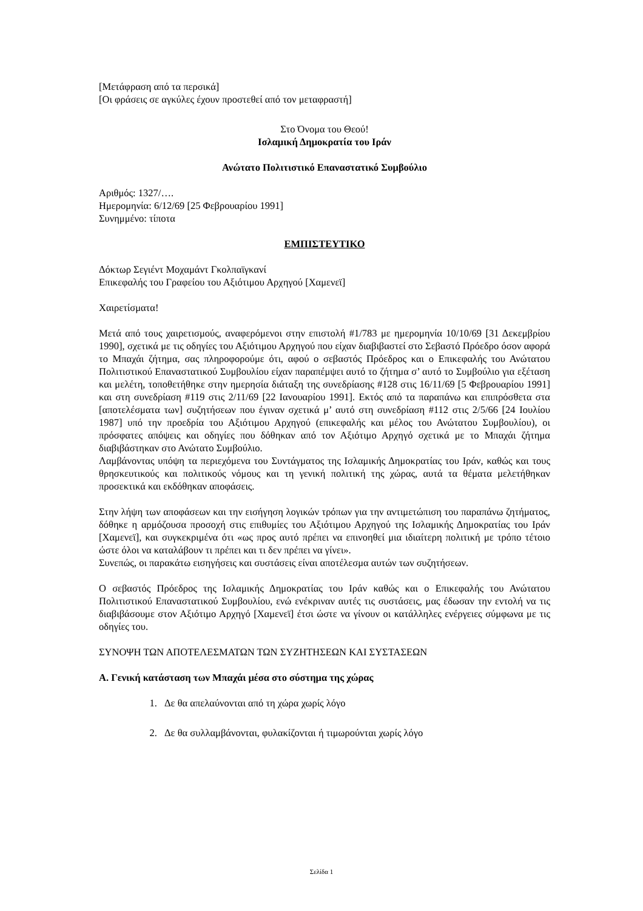[Μετάφραση από τα περσικά]
[Οι φράσεις σε αγκύλες έχουν προστεθεί από τον μεταφραστή]
Στο Όνομα του Θεού!
Ισλαμική Δημοκρατία του Ιράν
Ανώτατο Πολιτιστικό Επαναστατικό Συμβούλιο
Αριθμός: 1327/….
Ημερομηνία: 6/12/69 [25 Φεβρουαρίου 1991]
Συνημμένο: τίποτα
ΕΜΠΙΣΤΕΥΤΙΚΟ
Δόκτωρ Σεγιέντ Μοχαμάντ Γκολπαϊγκανί
Επικεφαλής του Γραφείου του Αξιότιμου Αρχηγού [Χαμενεϊ]
Χαιρετίσματα!
Μετά από τους χαιρετισμούς, αναφερόμενοι στην επιστολή #1/783 με ημερομηνία 10/10/69 [31 Δεκεμβρίου 1990], σχετικά με τις οδηγίες του Αξιότιμου Αρχηγού που είχαν διαβιβαστεί στο Σεβαστό Πρόεδρο όσον αφορά το Μπαχάι ζήτημα, σας πληροφορούμε ότι, αφού ο σεβαστός Πρόεδρος και ο Επικεφαλής του Ανώτατου Πολιτιστικού Επαναστατικού Συμβουλίου είχαν παραπέμψει αυτό το ζήτημα σ’ αυτό το Συμβούλιο για εξέταση και μελέτη, τοποθετήθηκε στην ημερησία διάταξη της συνεδρίασης #128 στις 16/11/69 [5 Φεβρουαρίου 1991] και στη συνεδρίαση #119 στις 2/11/69 [22 Ιανουαρίου 1991]. Εκτός από τα παραπάνω και επιπρόσθετα στα [αποτελέσματα των] συζητήσεων που έγιναν σχετικά μ’ αυτό στη συνεδρίαση #112 στις 2/5/66 [24 Ιουλίου 1987] υπό την προεδρία του Αξιότιμου Αρχηγού (επικεφαλής και μέλος του Ανώτατου Συμβουλίου), οι πρόσφατες απόψεις και οδηγίες που δόθηκαν από τον Αξιότιμο Αρχηγό σχετικά με το Μπαχάι ζήτημα διαβιβάστηκαν στο Ανώτατο Συμβούλιο.
Λαμβάνοντας υπόψη τα περιεχόμενα του Συντάγματος της Ισλαμικής Δημοκρατίας του Ιράν, καθώς και τους θρησκευτικούς και πολιτικούς νόμους και τη γενική πολιτική της χώρας, αυτά τα θέματα μελετήθηκαν προσεκτικά και εκδόθηκαν αποφάσεις.
Στην λήψη των αποφάσεων και την εισήγηση λογικών τρόπων για την αντιμετώπιση του παραπάνω ζητήματος, δόθηκε η αρμόζουσα προσοχή στις επιθυμίες του Αξιότιμου Αρχηγού της Ισλαμικής Δημοκρατίας του Ιράν [Χαμενεϊ], και συγκεκριμένα ότι «ως προς αυτό πρέπει να επινοηθεί μια ιδιαίτερη πολιτική με τρόπο τέτοιο ώστε όλοι να καταλάβουν τι πρέπει και τι δεν πρέπει να γίνει».
Συνεπώς, οι παρακάτω εισηγήσεις και συστάσεις είναι αποτέλεσμα αυτών των συζητήσεων.
Ο σεβαστός Πρόεδρος της Ισλαμικής Δημοκρατίας του Ιράν καθώς και ο Επικεφαλής του Ανώτατου Πολιτιστικού Επαναστατικού Συμβουλίου, ενώ ενέκριναν αυτές τις συστάσεις, μας έδωσαν την εντολή να τις διαβιβάσουμε στον Αξιότιμο Αρχηγό [Χαμενεϊ] έτσι ώστε να γίνουν οι κατάλληλες ενέργειες σύμφωνα με τις οδηγίες του.
ΣΥΝΟΨΗ ΤΩΝ ΑΠΟΤΕΛΕΣΜΑΤΩΝ ΤΩΝ ΣΥΖΗΤΗΣΕΩΝ ΚΑΙ ΣΥΣΤΑΣΕΩΝ
Α. Γενική κατάσταση των Μπαχάι μέσα στο σύστημα της χώρας
1. Δε θα απελαύνονται από τη χώρα χωρίς λόγο
2. Δε θα συλλαμβάνονται, φυλακίζονται ή τιμωρούνται χωρίς λόγο
Σελίδα 1